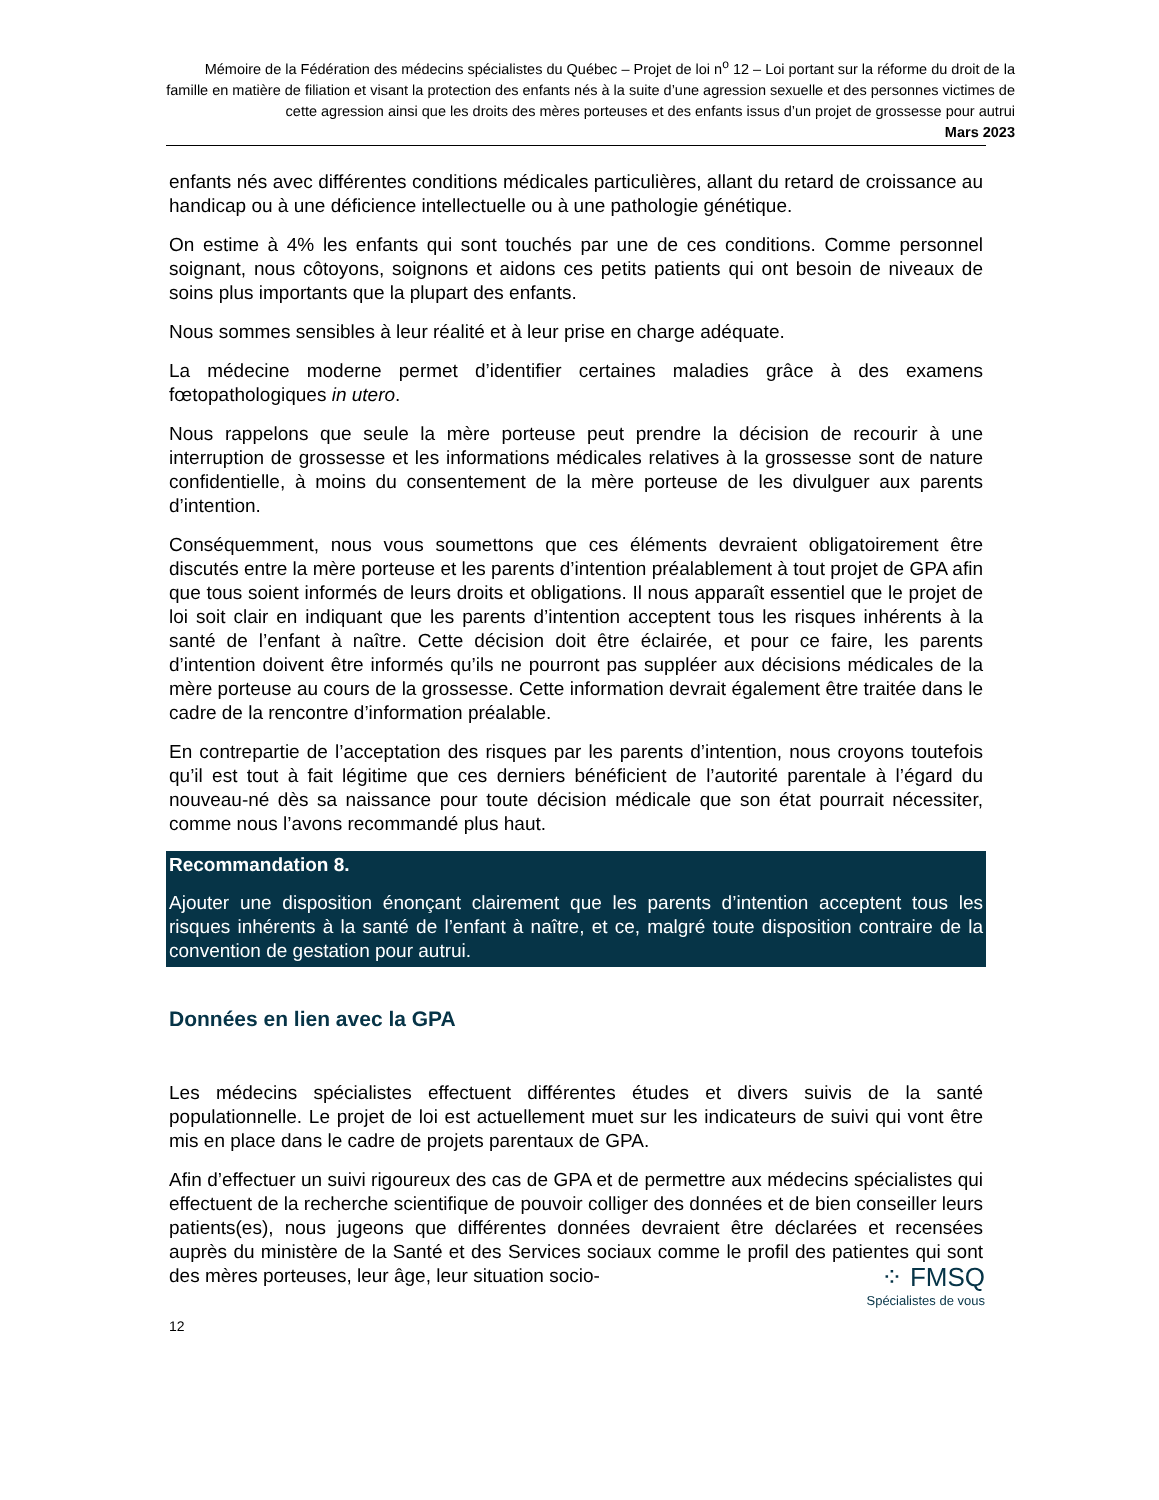Mémoire de la Fédération des médecins spécialistes du Québec – Projet de loi n<sup>o</sup> 12 – Loi portant sur la réforme du droit de la famille en matière de filiation et visant la protection des enfants nés à la suite d’une agression sexuelle et des personnes victimes de cette agression ainsi que les droits des mères porteuses et des enfants issus d’un projet de grossesse pour autrui
Mars 2023
enfants nés avec différentes conditions médicales particulières, allant du retard de croissance au handicap ou à une déficience intellectuelle ou à une pathologie génétique.
On estime à 4% les enfants qui sont touchés par une de ces conditions. Comme personnel soignant, nous côtoyons, soignons et aidons ces petits patients qui ont besoin de niveaux de soins plus importants que la plupart des enfants.
Nous sommes sensibles à leur réalité et à leur prise en charge adéquate.
La médecine moderne permet d’identifier certaines maladies grâce à des examens fœtopathologiques in utero.
Nous rappelons que seule la mère porteuse peut prendre la décision de recourir à une interruption de grossesse et les informations médicales relatives à la grossesse sont de nature confidentielle, à moins du consentement de la mère porteuse de les divulguer aux parents d’intention.
Conséquemment, nous vous soumettons que ces éléments devraient obligatoirement être discutés entre la mère porteuse et les parents d’intention préalablement à tout projet de GPA afin que tous soient informés de leurs droits et obligations. Il nous apparaît essentiel que le projet de loi soit clair en indiquant que les parents d’intention acceptent tous les risques inhérents à la santé de l’enfant à naître. Cette décision doit être éclairée, et pour ce faire, les parents d’intention doivent être informés qu’ils ne pourront pas suppléer aux décisions médicales de la mère porteuse au cours de la grossesse. Cette information devrait également être traitée dans le cadre de la rencontre d’information préalable.
En contrepartie de l’acceptation des risques par les parents d’intention, nous croyons toutefois qu’il est tout à fait légitime que ces derniers bénéficient de l’autorité parentale à l’égard du nouveau-né dès sa naissance pour toute décision médicale que son état pourrait nécessiter, comme nous l’avons recommandé plus haut.
Recommandation 8.
Ajouter une disposition énonçant clairement que les parents d’intention acceptent tous les risques inhérents à la santé de l’enfant à naître, et ce, malgré toute disposition contraire de la convention de gestation pour autrui.
Données en lien avec la GPA
Les médecins spécialistes effectuent différentes études et divers suivis de la santé populationnelle. Le projet de loi est actuellement muet sur les indicateurs de suivi qui vont être mis en place dans le cadre de projets parentaux de GPA.
Afin d’effectuer un suivi rigoureux des cas de GPA et de permettre aux médecins spécialistes qui effectuent de la recherche scientifique de pouvoir colliger des données et de bien conseiller leurs patients(es), nous jugeons que différentes données devraient être déclarées et recensées auprès du ministère de la Santé et des Services sociaux comme le profil des patientes qui sont des mères porteuses, leur âge, leur situation socio-
⁘ FMSQ
Spécialistes de vous
12